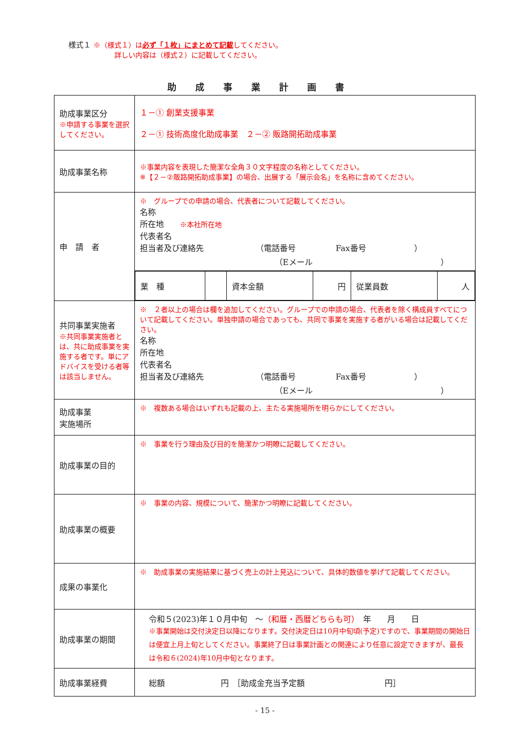様式１ ※（様式１）は必ず「１枚」にまとめて記載してください。
詳しい内容は（様式２）に記載してください。
助成事業計画書
| 助成事業区分 ※申請する事業を選択してください。 | １－① 創業支援事業 ２－① 技術高度化助成事業 ２－② 販路開拓助成事業 |
| 助成事業名称 | ※事業内容を表現した簡潔な全角３０文字程度の名称としてください。 ※【２－②販路開拓助成事業】の場合、出展する「展示会名」を名称に含めてください。 |
| 申 請 者 | ※ グループでの申請の場合、代表者について記載してください。 名称 所在地 ※本社所在地 代表者名 担当者及び連絡先 （電話番号 Fax番号 ） （Eメール ） |
| | / 業 種 / / 資本金額 / 円 / 従業員数 / 人 / |
| 共同事業実施者 ※共同事業実施者とは、共に助成事業を実施する者です。単にアドバイスを受ける者等は該当しません。 | ※ ２者以上の場合は欄を追加してください。グループでの申請の場合、代表者を除く構成員すべてについて記載してください。単独申請の場合であっても、共同で事業を実施する者がいる場合は記載してください。 名称 所在地 代表者名 担当者及び連絡先 （電話番号 Fax番号 ） （Eメール ） |
| 助成事業 実施場所 | ※ 複数ある場合はいずれも記載の上、主たる実施場所を明らかにしてください。 |
| 助成事業の目的 | ※ 事業を行う理由及び目的を簡潔かつ明瞭に記載してください。 |
| 助成事業の概要 | ※ 事業の内容、規模について、簡潔かつ明瞭に記載してください。 |
| 成果の事業化 | ※ 助成事業の実施結果に基づく売上の計上見込について、具体的数値を挙げて記載してください。 |
| 助成事業の期間 | 令和５(2023)年１０月中旬 ～ （和暦・西暦どちらも可） 年 月 日 ※事業開始は交付決定日以降になります。交付決定日は10月中旬頃(予定)ですので、事業期間の開始日は便宜上月上旬としてください。事業終了日は事業計画との関連により任意に設定できますが、最長は令和６(2024)年10月中旬となります。 |
| 助成事業経費 | 総額 円 ［助成金充当予定額 円］ |
- 15 -